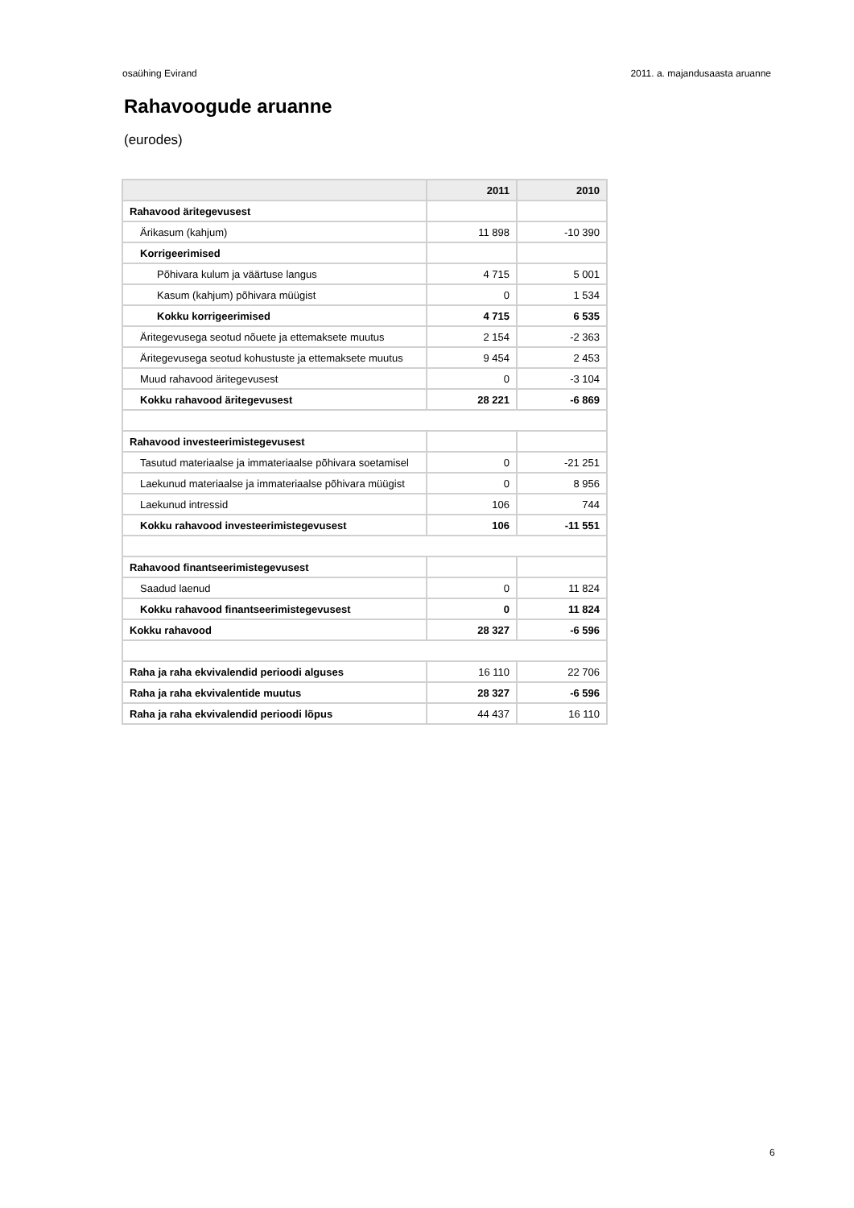osaühing Evirand 2011. a. majandusaasta aruanne
Rahavoogude aruanne
(eurodes)
| | 2011 | 2010 |
| --- | --- | --- |
| Rahavood äritegevusest | | |
| Ärikasum (kahjum) | 11 898 | -10 390 |
| Korrigeerimised | | |
| Põhivara kulum ja väärtuse langus | 4 715 | 5 001 |
| Kasum (kahjum) põhivara müügist | 0 | 1 534 |
| Kokku korrigeerimised | 4 715 | 6 535 |
| Äritegevusega seotud nõuete ja ettemaksete muutus | 2 154 | -2 363 |
| Äritegevusega seotud kohustuste ja ettemaksete muutus | 9 454 | 2 453 |
| Muud rahavood äritegevusest | 0 | -3 104 |
| Kokku rahavood äritegevusest | 28 221 | -6 869 |
| Rahavood investeerimistegevusest | | |
| Tasutud materiaalse ja immateriaalse põhivara soetamisel | 0 | -21 251 |
| Laekunud materiaalse ja immateriaalse põhivara müügist | 0 | 8 956 |
| Laekunud intressid | 106 | 744 |
| Kokku rahavood investeerimistegevusest | 106 | -11 551 |
| Rahavood finantseerimistegevusest | | |
| Saadud laenud | 0 | 11 824 |
| Kokku rahavood finantseerimistegevusest | 0 | 11 824 |
| Kokku rahavood | 28 327 | -6 596 |
| Raha ja raha ekvivalendid perioodi alguses | 16 110 | 22 706 |
| Raha ja raha ekvivalentide muutus | 28 327 | -6 596 |
| Raha ja raha ekvivalendid perioodi lõpus | 44 437 | 16 110 |
6